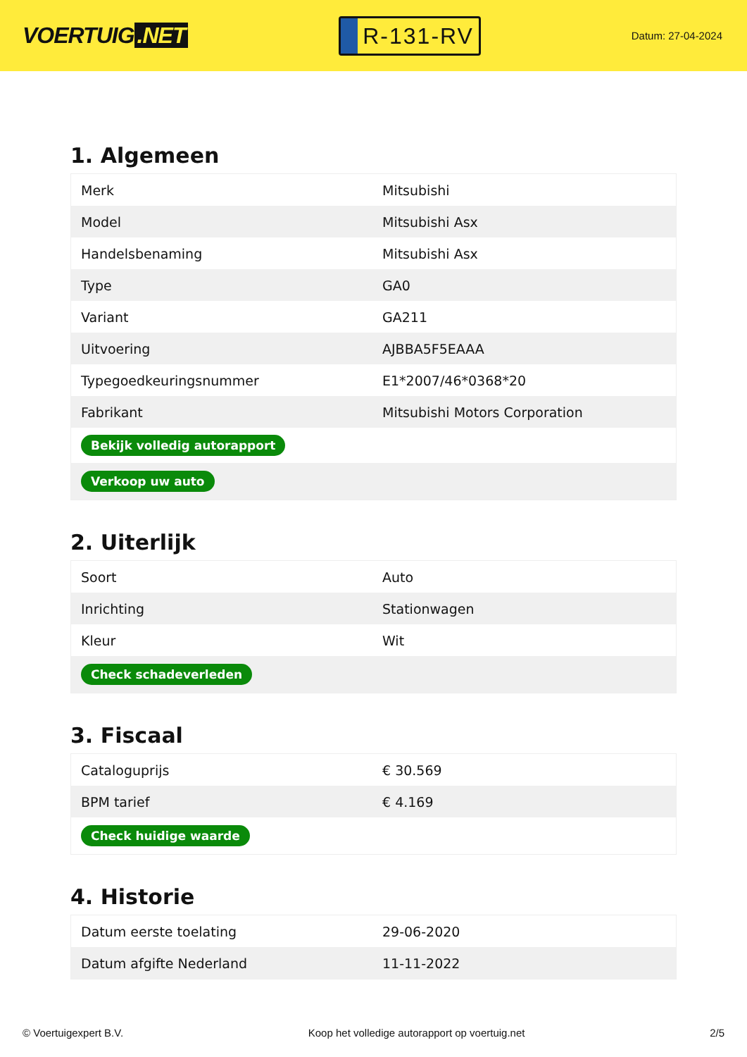VOERTUIG.NET
R-131-RV
Datum: 27-04-2024
1. Algemeen
| Merk | Mitsubishi |
| Model | Mitsubishi Asx |
| Handelsbenaming | Mitsubishi Asx |
| Type | GA0 |
| Variant | GA211 |
| Uitvoering | AJBBA5F5EAAA |
| Typegoedkeuringsnummer | E1*2007/46*0368*20 |
| Fabrikant | Mitsubishi Motors Corporation |
| Bekijk volledig autorapport | |
| Verkoop uw auto | |
2. Uiterlijk
| Soort | Auto |
| Inrichting | Stationwagen |
| Kleur | Wit |
| Check schadeverleden | |
3. Fiscaal
| Cataloguprijs | € 30.569 |
| BPM tarief | € 4.169 |
| Check huidige waarde | |
4. Historie
| Datum eerste toelating | 29-06-2020 |
| Datum afgifte Nederland | 11-11-2022 |
© Voertuigexpert B.V. Koop het volledige autorapport op voertuig.net 2/5